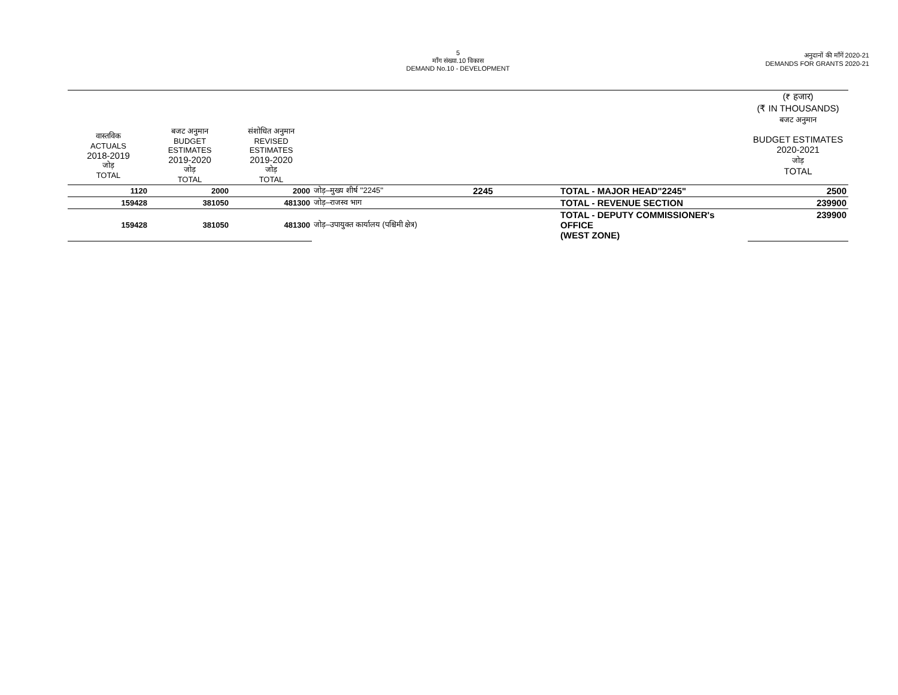5
माँग संख्या.10 विकास
DEMAND No.10 - DEVELOPMENT
अनुदानों की माँगें 2020-21
DEMANDS FOR GRANTS 2020-21
| | | | | | | (₹ हजार) (₹ IN THOUSANDS) बजट अनुमान |
| --- | --- | --- | --- | --- | --- | --- |
| वास्तविक ACTUALS 2018-2019 जोड़ TOTAL | बजट अनुमान BUDGET ESTIMATES 2019-2020 जोड़ TOTAL | संशोधित अनुमान REVISED ESTIMATES 2019-2020 जोड़ TOTAL | | | | BUDGET ESTIMATES 2020-2021 जोड़ TOTAL |
| 1120 | 2000 | 2000 | जोड़–मुख्य शीर्ष ''2245'' | 2245 | TOTAL - MAJOR HEAD"2245" | 2500 |
| 159428 | 381050 | 481300 | जोड़–राजस्व भाग | | TOTAL - REVENUE SECTION | 239900 |
| 159428 | 381050 | 481300 | जोड़–उपायुक्त कार्यालय (पश्चिमी क्षेत्र) | | TOTAL - DEPUTY COMMISSIONER's OFFICE (WEST ZONE) | 239900 |